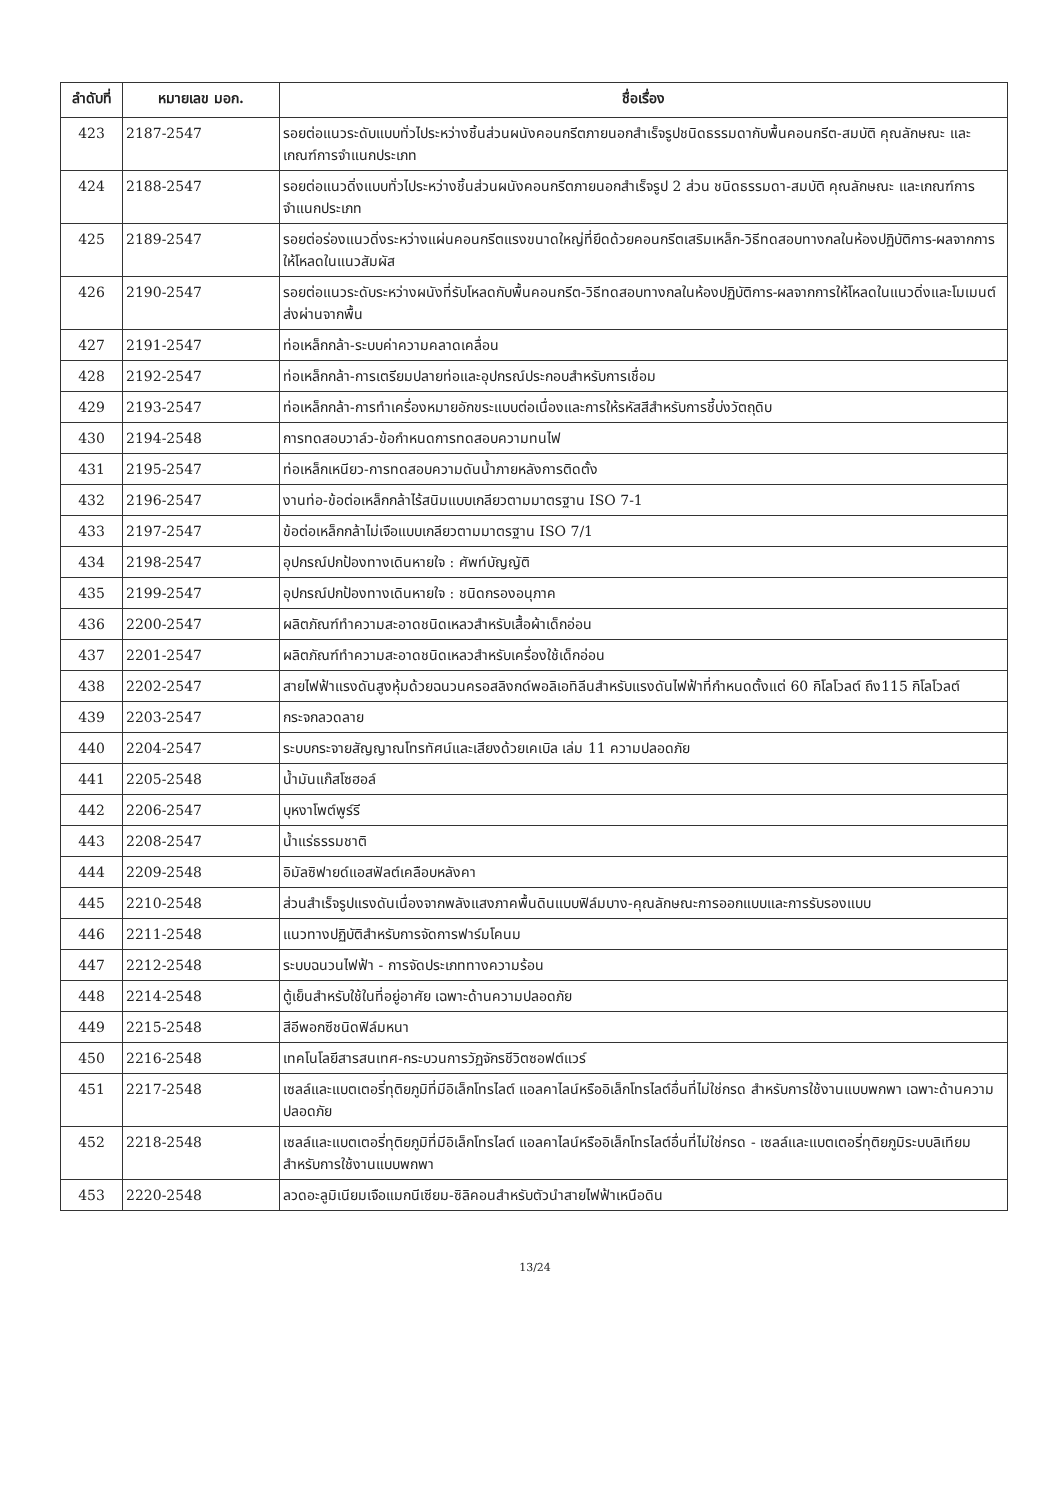| ลำดับที่ | หมายเลข มอก. | ชื่อเรื่อง |
| --- | --- | --- |
| 423 | 2187-2547 | รอยต่อแนวระดับแบบทั่วไประหว่างชิ้นส่วนผนังคอนกรีตภายนอกสำเร็จรูปชนิดธรรมดากับพื้นคอนกรีต-สมบัติ คุณลักษณะ และเกณฑ์การจำแนกประเภท |
| 424 | 2188-2547 | รอยต่อแนวดิ่งแบบทั่วไประหว่างชิ้นส่วนผนังคอนกรีตภายนอกสำเร็จรูป 2 ส่วน ชนิดธรรมดา-สมบัติ คุณลักษณะ และเกณฑ์การจำแนกประเภท |
| 425 | 2189-2547 | รอยต่อร่องแนวดิ่งระหว่างแผ่นคอนกรีตแรงขนาดใหญ่ที่ยึดด้วยคอนกรีตเสริมเหล็ก-วิธีทดสอบทางกลในห้องปฏิบัติการ-ผลจากการให้โหลดในแนวสัมผัส |
| 426 | 2190-2547 | รอยต่อแนวระดับระหว่างผนังที่รับโหลดกับพื้นคอนกรีต-วิธีทดสอบทางกลในห้องปฏิบัติการ-ผลจากการให้โหลดในแนวดิ่งและโมเมนต์ส่งผ่านจากพื้น |
| 427 | 2191-2547 | ท่อเหล็กกล้า-ระบบค่าความคลาดเคลื่อน |
| 428 | 2192-2547 | ท่อเหล็กกล้า-การเตรียมปลายท่อและอุปกรณ์ประกอบสำหรับการเชื่อม |
| 429 | 2193-2547 | ท่อเหล็กกล้า-การทำเครื่องหมายอักขระแบบต่อเนื่องและการให้รหัสสีสำหรับการชี้บ่งวัตถุดิบ |
| 430 | 2194-2548 | การทดสอบวาล์ว-ข้อกำหนดการทดสอบความทนไฟ |
| 431 | 2195-2547 | ท่อเหล็กเหนียว-การทดสอบความดันน้ำภายหลังการติดตั้ง |
| 432 | 2196-2547 | งานท่อ-ข้อต่อเหล็กกล้าไร้สนิมแบบเกลียวตามมาตรฐาน ISO 7-1 |
| 433 | 2197-2547 | ข้อต่อเหล็กกล้าไม่เจือแบบเกลียวตามมาตรฐาน ISO 7/1 |
| 434 | 2198-2547 | อุปกรณ์ปกป้องทางเดินหายใจ : ศัพท์บัญญัติ |
| 435 | 2199-2547 | อุปกรณ์ปกป้องทางเดินหายใจ : ชนิดกรองอนุภาค |
| 436 | 2200-2547 | ผลิตภัณฑ์ทำความสะอาดชนิดเหลวสำหรับเสื้อผ้าเด็กอ่อน |
| 437 | 2201-2547 | ผลิตภัณฑ์ทำความสะอาดชนิดเหลวสำหรับเครื่องใช้เด็กอ่อน |
| 438 | 2202-2547 | สายไฟฟ้าแรงดันสูงหุ้มด้วยฉนวนครอสลิงกด์พอลิเอทิลีนสำหรับแรงดันไฟฟ้าที่กำหนดตั้งแต่ 60 กิโลโวลต์ ถึง115 กิโลโวลต์ |
| 439 | 2203-2547 | กระจกลวดลาย |
| 440 | 2204-2547 | ระบบกระจายสัญญาณโทรทัศน์และเสียงด้วยเคเบิล เล่ม 11 ความปลอดภัย |
| 441 | 2205-2548 | น้ำมันแก๊สโซฮอล์ |
| 442 | 2206-2547 | บุหงาโพต์พูร์รี |
| 443 | 2208-2547 | น้ำแร่ธรรมชาติ |
| 444 | 2209-2548 | อิมัลซิฟายด์แอสฟัลต์เคลือบหลังคา |
| 445 | 2210-2548 | ส่วนสำเร็จรูปแรงดันเนื่องจากพลังแสงภาคพื้นดินแบบฟิล์มบาง-คุณลักษณะการออกแบบและการรับรองแบบ |
| 446 | 2211-2548 | แนวทางปฏิบัติสำหรับการจัดการฟาร์มโคนม |
| 447 | 2212-2548 | ระบบฉนวนไฟฟ้า - การจัดประเภททางความร้อน |
| 448 | 2214-2548 | ตู้เย็นสำหรับใช้ในที่อยู่อาศัย เฉพาะด้านความปลอดภัย |
| 449 | 2215-2548 | สีอีพอกซีชนิดฟิล์มหนา |
| 450 | 2216-2548 | เทคโนโลยีสารสนเทศ-กระบวนการวัฏจักรชีวิตซอฟต์แวร์ |
| 451 | 2217-2548 | เซลล์และแบตเตอรี่ทุติยภูมิที่มีอิเล็กโทรไลต์ แอลคาไลน์หรืออิเล็กโทรไลต์อื่นที่ไม่ใช่กรด สำหรับการใช้งานแบบพกพา เฉพาะด้านความปลอดภัย |
| 452 | 2218-2548 | เซลล์และแบตเตอรี่ทุติยภูมิที่มีอิเล็กโทรไลต์ แอลคาไลน์หรืออิเล็กโทรไลต์อื่นที่ไม่ใช่กรด - เซลล์และแบตเตอรี่ทุติยภูมิระบบลิเทียม สำหรับการใช้งานแบบพกพา |
| 453 | 2220-2548 | ลวดอะลูมิเนียมเจือแมกนีเซียม-ซิลิคอนสำหรับตัวนำสายไฟฟ้าเหนือดิน |
13/24